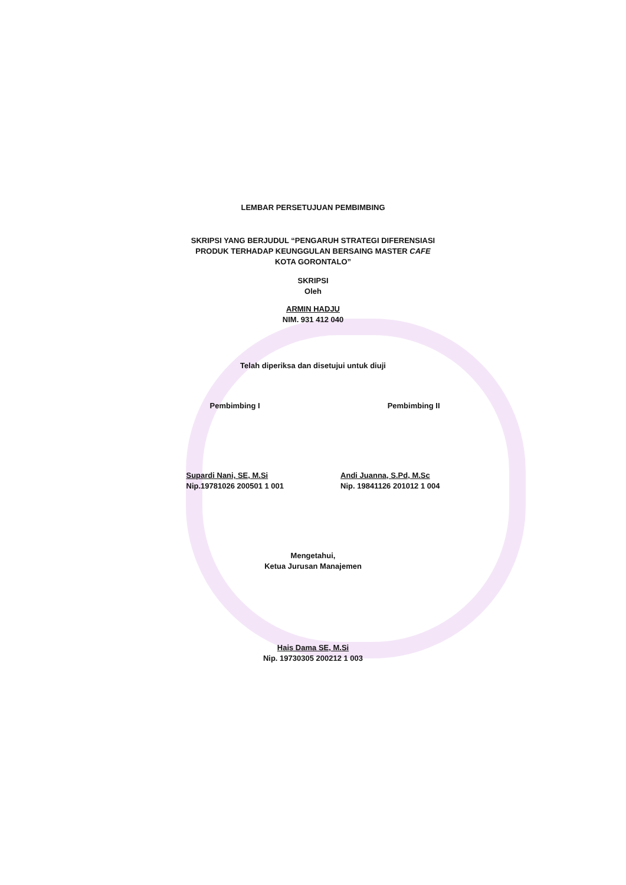LEMBAR PERSETUJUAN PEMBIMBING
SKRIPSI YANG BERJUDUL “PENGARUH STRATEGI DIFERENSIASI
PRODUK TERHADAP KEUNGGULAN BERSAING MASTER CAFE
KOTA GORONTALO”
SKRIPSI
Oleh
ARMIN HADJU
NIM. 931 412 040
Telah diperiksa dan disetujui untuk diuji
Pembimbing I Pembimbing II
Supardi Nani, SE, M.Si
Nip.19781026 200501 1 001
Andi Juanna, S.Pd, M.Sc
Nip. 19841126 201012 1 004
Mengetahui,
Ketua Jurusan Manajemen
Hais Dama SE, M.Si
Nip. 19730305 200212 1 003